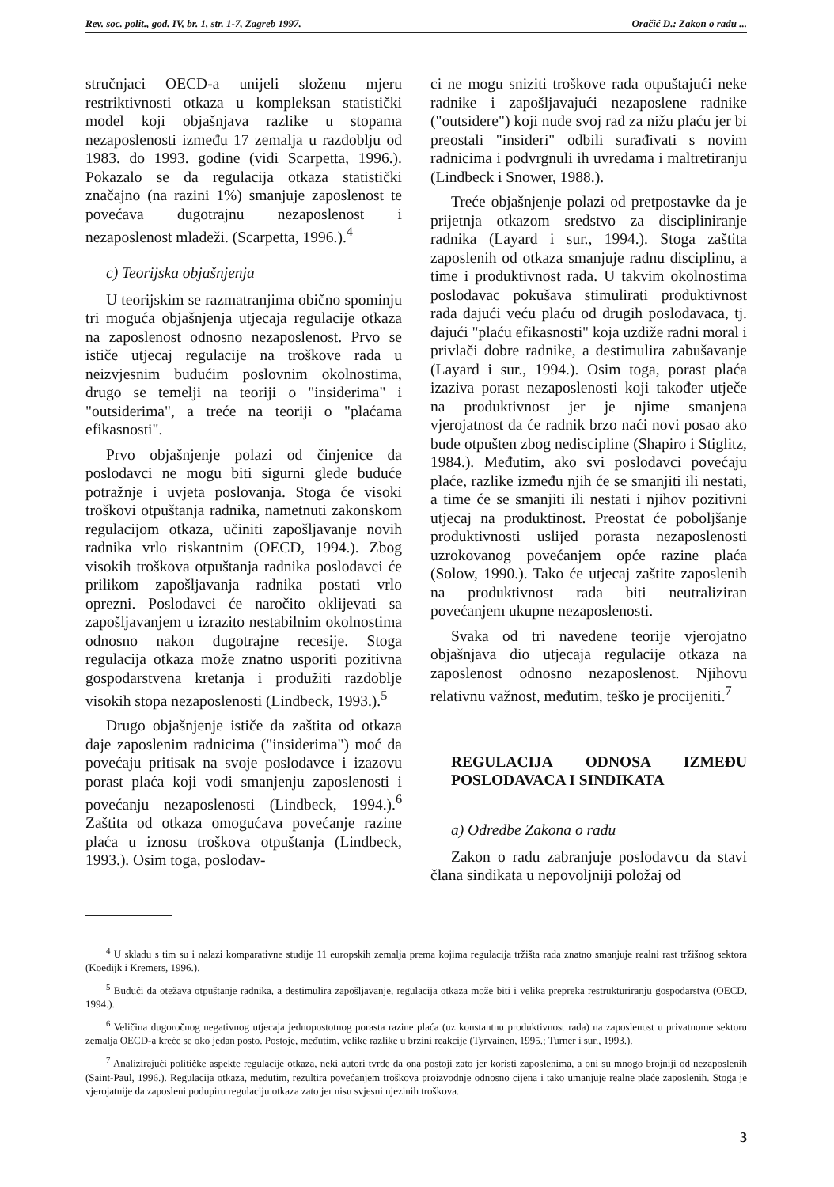Rev. soc. polit., god. IV, br. 1, str. 1-7, Zagreb 1997. Oračić D.: Zakon o radu ...
stručnjaci OECD-a unijeli složenu mjeru restriktivnosti otkaza u kompleksan statistički model koji objašnjava razlike u stopama nezaposlenosti između 17 zemalja u razdoblju od 1983. do 1993. godine (vidi Scarpetta, 1996.). Pokazalo se da regulacija otkaza statistički značajno (na razini 1%) smanjuje zaposlenost te povećava dugotrajnu nezaposlenost i nezaposlenost mladeži. (Scarpetta, 1996.).<sup>4</sup>
c) Teorijska objašnjenja
U teorijskim se razmatranjima obično spominju tri moguća objašnjenja utjecaja regulacije otkaza na zaposlenost odnosno nezaposlenost. Prvo se ističe utjecaj regulacije na troškove rada u neizvjesnim budućim poslovnim okolnostima, drugo se temelji na teoriji o "insiderima" i "outsiderima", a treće na teoriji o "plaćama efikasnosti".
Prvo objašnjenje polazi od činjenice da poslodavci ne mogu biti sigurni glede buduće potražnje i uvjeta poslovanja. Stoga će visoki troškovi otpuštanja radnika, nametnuti zakonskom regulacijom otkaza, učiniti zapošljavanje novih radnika vrlo riskantnim (OECD, 1994.). Zbog visokih troškova otpuštanja radnika poslodavci će prilikom zapošljavanja radnika postati vrlo oprezni. Poslodavci će naročito oklijevati sa zapošljavanjem u izrazito nestabilnim okolnostima odnosno nakon dugotrajne recesije. Stoga regulacija otkaza može znatno usporiti pozitivna gospodarstvena kretanja i produžiti razdoblje visokih stopa nezaposlenosti (Lindbeck, 1993.).<sup>5</sup>
Drugo objašnjenje ističe da zaštita od otkaza daje zaposlenim radnicima ("insiderima") moć da povećaju pritisak na svoje poslodavce i izazovu porast plaća koji vodi smanjenju zaposlenosti i povećanju nezaposlenosti (Lindbeck, 1994.).<sup>6</sup> Zaštita od otkaza omogućava povećanje razine plaća u iznosu troškova otpuštanja (Lindbeck, 1993.). Osim toga, poslodav-
ci ne mogu sniziti troškove rada otpuštajući neke radnike i zapošljavajući nezaposlene radnike ("outsidere") koji nude svoj rad za nižu plaću jer bi preostali "insideri" odbili surađivati s novim radnicima i podvrgnuli ih uvredama i maltretiranju (Lindbeck i Snower, 1988.).
Treće objašnjenje polazi od pretpostavke da je prijetnja otkazom sredstvo za discipliniranje radnika (Layard i sur., 1994.). Stoga zaštita zaposlenih od otkaza smanjuje radnu disciplinu, a time i produktivnost rada. U takvim okolnostima poslodavac pokušava stimulirati produktivnost rada dajući veću plaću od drugih poslodavaca, tj. dajući "plaću efikasnosti" koja uzdiže radni moral i privlači dobre radnike, a destimulira zabušavanje (Layard i sur., 1994.). Osim toga, porast plaća izaziva porast nezaposlenosti koji također utječe na produktivnost jer je njime smanjena vjerojatnost da će radnik brzo naći novi posao ako bude otpušten zbog nediscipline (Shapiro i Stiglitz, 1984.). Međutim, ako svi poslodavci povećaju plaće, razlike između njih će se smanjiti ili nestati, a time će se smanjiti ili nestati i njihov pozitivni utjecaj na produktinost. Preostat će poboljšanje produktivnosti uslijed porasta nezaposlenosti uzrokovanog povećanjem opće razine plaća (Solow, 1990.). Tako će utjecaj zaštite zaposlenih na produktivnost rada biti neutraliziran povećanjem ukupne nezaposlenosti.
Svaka od tri navedene teorije vjerojatno objašnjava dio utjecaja regulacije otkaza na zaposlenost odnosno nezaposlenost. Njihovu relativnu važnost, međutim, teško je procijeniti.<sup>7</sup>
REGULACIJA ODNOSA IZMEĐU POSLODAVACA I SINDIKATA
a) Odredbe Zakona o radu
Zakon o radu zabranjuje poslodavcu da stavi člana sindikata u nepovoljniji položaj od
<sup>4</sup> U skladu s tim su i nalazi komparativne studije 11 europskih zemalja prema kojima regulacija tržišta rada znatno smanjuje realni rast tržišnog sektora (Koedijk i Kremers, 1996.).
<sup>5</sup> Budući da otežava otpuštanje radnika, a destimulira zapošljavanje, regulacija otkaza može biti i velika prepreka restrukturiranju gospodarstva (OECD, 1994.).
<sup>6</sup> Veličina dugoročnog negativnog utjecaja jednopostotnog porasta razine plaća (uz konstantnu produktivnost rada) na zaposlenost u privatnome sektoru zemalja OECD-a kreće se oko jedan posto. Postoje, međutim, velike razlike u brzini reakcije (Tyrvainen, 1995.; Turner i sur., 1993.).
<sup>7</sup> Analizirajući političke aspekte regulacije otkaza, neki autori tvrde da ona postoji zato jer koristi zaposlenima, a oni su mnogo brojniji od nezaposlenih (Saint-Paul, 1996.). Regulacija otkaza, međutim, rezultira povećanjem troškova proizvodnje odnosno cijena i tako umanjuje realne plaće zaposlenih. Stoga je vjerojatnije da zaposleni podupiru regulaciju otkaza zato jer nisu svjesni njezinih troškova.
3